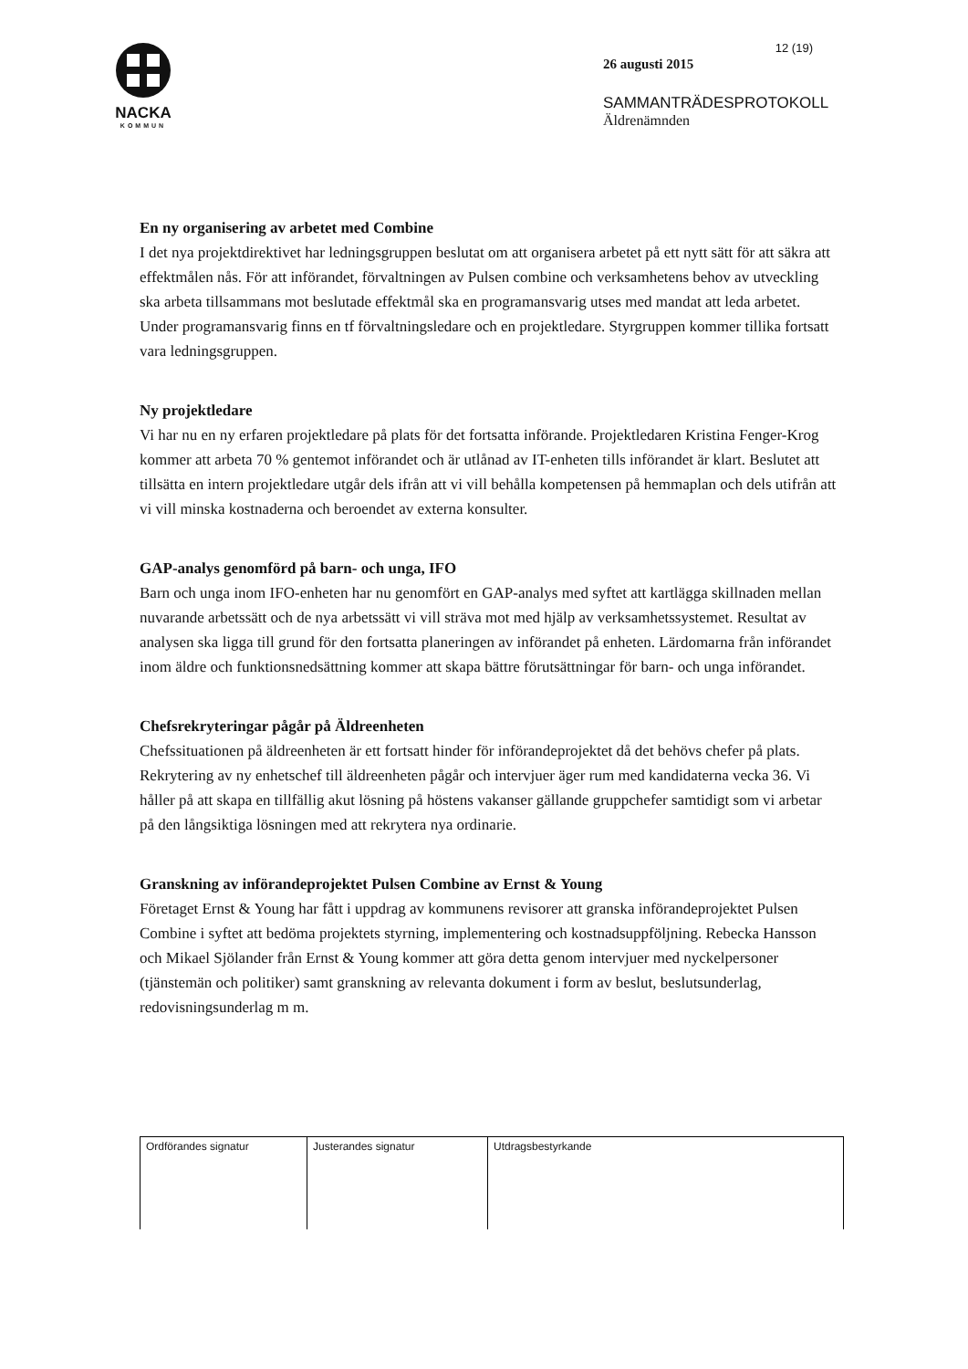NACKA
KOMMUN
12 (19)
26 augusti 2015
SAMMANTRÄDESPROTOKOLL
Äldrenämnden
En ny organisering av arbetet med Combine
I det nya projektdirektivet har ledningsgruppen beslutat om att organisera arbetet på ett nytt sätt för att säkra att effektmålen nås. För att införandet, förvaltningen av Pulsen combine och verksamhetens behov av utveckling ska arbeta tillsammans mot beslutade effektmål ska en programansvarig utses med mandat att leda arbetet. Under programansvarig finns en tf förvaltningsledare och en projektledare. Styrgruppen kommer tillika fortsatt vara ledningsgruppen.
Ny projektledare
Vi har nu en ny erfaren projektledare på plats för det fortsatta införande. Projektledaren Kristina Fenger-Krog kommer att arbeta 70 % gentemot införandet och är utlånad av IT-enheten tills införandet är klart. Beslutet att tillsätta en intern projektledare utgår dels ifrån att vi vill behålla kompetensen på hemmaplan och dels utifrån att vi vill minska kostnaderna och beroendet av externa konsulter.
GAP-analys genomförd på barn- och unga, IFO
Barn och unga inom IFO-enheten har nu genomfört en GAP-analys med syftet att kartlägga skillnaden mellan nuvarande arbetssätt och de nya arbetssätt vi vill sträva mot med hjälp av verksamhetssystemet. Resultat av analysen ska ligga till grund för den fortsatta planeringen av införandet på enheten. Lärdomarna från införandet inom äldre och funktionsnedsättning kommer att skapa bättre förutsättningar för barn- och unga införandet.
Chefsrekryteringar pågår på Äldreenheten
Chefssituationen på äldreenheten är ett fortsatt hinder för införandeprojektet då det behövs chefer på plats. Rekrytering av ny enhetschef till äldreenheten pågår och intervjuer äger rum med kandidaterna vecka 36. Vi håller på att skapa en tillfällig akut lösning på höstens vakanser gällande gruppchefer samtidigt som vi arbetar på den långsiktiga lösningen med att rekrytera nya ordinarie.
Granskning av införandeprojektet Pulsen Combine av Ernst & Young
Företaget Ernst & Young har fått i uppdrag av kommunens revisorer att granska införandeprojektet Pulsen Combine i syftet att bedöma projektets styrning, implementering och kostnadsuppföljning. Rebecka Hansson och Mikael Sjölander från Ernst & Young kommer att göra detta genom intervjuer med nyckelpersoner (tjänstemän och politiker) samt granskning av relevanta dokument i form av beslut, beslutsunderlag, redovisningsunderlag m m.
| Ordförandes signatur | Justerandes signatur | Utdragsbestyrkande |